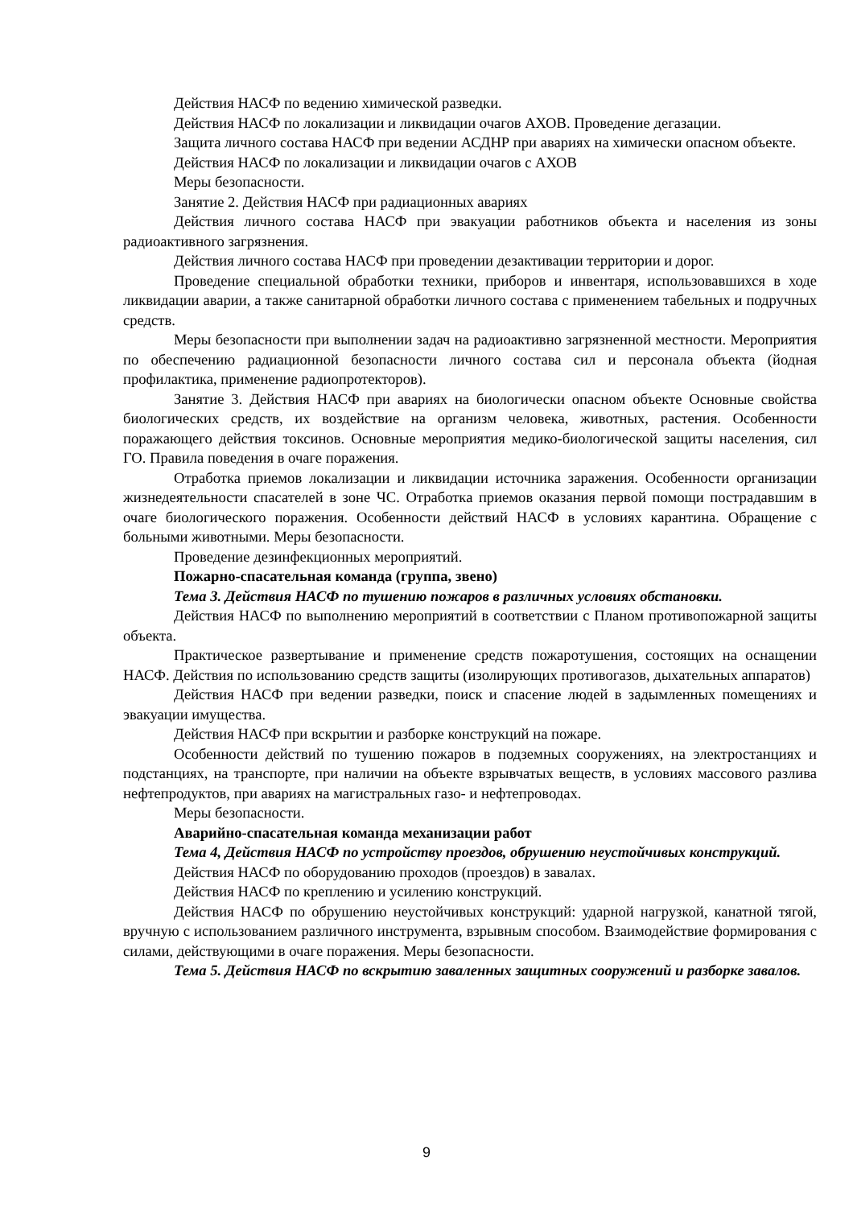Действия НАСФ по ведению химической разведки.
Действия НАСФ по локализации и ликвидации очагов АХОВ. Проведение дегазации.
Защита личного состава НАСФ при ведении АСДНР при авариях на химически опасном объекте.
Действия НАСФ по локализации и ликвидации очагов с АХОВ
Меры безопасности.
Занятие 2. Действия НАСФ при радиационных авариях
Действия личного состава НАСФ при эвакуации работников объекта и населения из зоны радиоактивного загрязнения.
Действия личного состава НАСФ при проведении дезактивации территории и дорог.
Проведение специальной обработки техники, приборов и инвентаря, использовавшихся в ходе ликвидации аварии, а также санитарной обработки личного состава с применением табельных и подручных средств.
Меры безопасности при выполнении задач на радиоактивно загрязненной местности. Мероприятия по обеспечению радиационной безопасности личного состава сил и персонала объекта (йодная профилактика, применение радиопротекторов).
Занятие 3. Действия НАСФ при авариях на биологически опасном объекте Основные свойства биологических средств, их воздействие на организм человека, животных, растения. Особенности поражающего действия токсинов. Основные мероприятия медико-биологической защиты населения, сил ГО. Правила поведения в очаге поражения.
Отработка приемов локализации и ликвидации источника заражения. Особенности организации жизнедеятельности спасателей в зоне ЧС. Отработка приемов оказания первой помощи пострадавшим в очаге биологического поражения. Особенности действий НАСФ в условиях карантина. Обращение с больными животными. Меры безопасности.
Проведение дезинфекционных мероприятий.
Пожарно-спасательная команда (группа, звено)
Тема 3. Действия НАСФ по тушению пожаров в различных условиях обстановки.
Действия НАСФ по выполнению мероприятий в соответствии с Планом противопожарной защиты объекта.
Практическое развертывание и применение средств пожаротушения, состоящих на оснащении НАСФ. Действия по использованию средств защиты (изолирующих противогазов, дыхательных аппаратов)
Действия НАСФ при ведении разведки, поиск и спасение людей в задымленных помещениях и эвакуации имущества.
Действия НАСФ при вскрытии и разборке конструкций на пожаре.
Особенности действий по тушению пожаров в подземных сооружениях, на электростанциях и подстанциях, на транспорте, при наличии на объекте взрывчатых веществ, в условиях массового разлива нефтепродуктов, при авариях на магистральных газо- и нефтепроводах.
Меры безопасности.
Аварийно-спасательная команда механизации работ
Тема 4, Действия НАСФ по устройству проездов, обрушению неустойчивых конструкций.
Действия НАСФ по оборудованию проходов (проездов) в завалах.
Действия НАСФ по креплению и усилению конструкций.
Действия НАСФ по обрушению неустойчивых конструкций: ударной нагрузкой, канатной тягой, вручную с использованием различного инструмента, взрывным способом. Взаимодействие формирования с силами, действующими в очаге поражения. Меры безопасности.
Тема 5. Действия НАСФ по вскрытию заваленных защитных сооружений и разборке завалов.
9